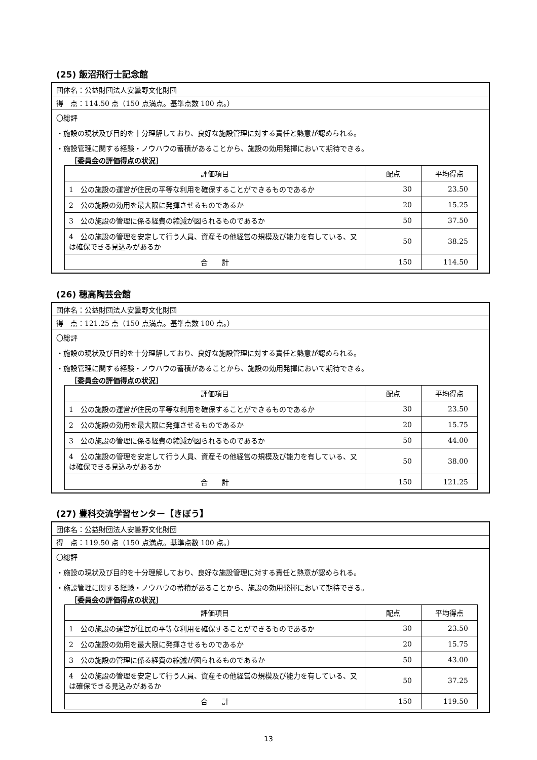(25) 飯沼飛行士記念館
団体名：公益財団法人安曇野文化財団
得　点：114.50 点（150 点満点。基準点数 100 点。）
〇総評
・施設の現状及び目的を十分理解しており、良好な施設管理に対する責任と熱意が認められる。
・施設管理に関する経験・ノウハウの蓄積があることから、施設の効用発揮において期待できる。
［委員会の評価得点の状況］
| 評価項目 | 配点 | 平均得点 |
| --- | --- | --- |
| 1 公の施設の運営が住民の平等な利用を確保することができるものであるか | 30 | 23.50 |
| 2 公の施設の効用を最大限に発揮させるものであるか | 20 | 15.25 |
| 3 公の施設の管理に係る経費の縮減が図られるものであるか | 50 | 37.50 |
| 4 公の施設の管理を安定して行う人員、資産その他経営の規模及び能力を有している、又は確保できる見込みがあるか | 50 | 38.25 |
| 合 計 | 150 | 114.50 |
(26) 穂高陶芸会館
団体名：公益財団法人安曇野文化財団
得　点：121.25 点（150 点満点。基準点数 100 点。）
〇総評
・施設の現状及び目的を十分理解しており、良好な施設管理に対する責任と熱意が認められる。
・施設管理に関する経験・ノウハウの蓄積があることから、施設の効用発揮において期待できる。
［委員会の評価得点の状況］
| 評価項目 | 配点 | 平均得点 |
| --- | --- | --- |
| 1 公の施設の運営が住民の平等な利用を確保することができるものであるか | 30 | 23.50 |
| 2 公の施設の効用を最大限に発揮させるものであるか | 20 | 15.75 |
| 3 公の施設の管理に係る経費の縮減が図られるものであるか | 50 | 44.00 |
| 4 公の施設の管理を安定して行う人員、資産その他経営の規模及び能力を有している、又は確保できる見込みがあるか | 50 | 38.00 |
| 合 計 | 150 | 121.25 |
(27) 豊科交流学習センター【きぼう】
団体名：公益財団法人安曇野文化財団
得　点：119.50 点（150 点満点。基準点数 100 点。）
〇総評
・施設の現状及び目的を十分理解しており、良好な施設管理に対する責任と熱意が認められる。
・施設管理に関する経験・ノウハウの蓄積があることから、施設の効用発揮において期待できる。
［委員会の評価得点の状況］
| 評価項目 | 配点 | 平均得点 |
| --- | --- | --- |
| 1 公の施設の運営が住民の平等な利用を確保することができるものであるか | 30 | 23.50 |
| 2 公の施設の効用を最大限に発揮させるものであるか | 20 | 15.75 |
| 3 公の施設の管理に係る経費の縮減が図られるものであるか | 50 | 43.00 |
| 4 公の施設の管理を安定して行う人員、資産その他経営の規模及び能力を有している、又は確保できる見込みがあるか | 50 | 37.25 |
| 合 計 | 150 | 119.50 |
13